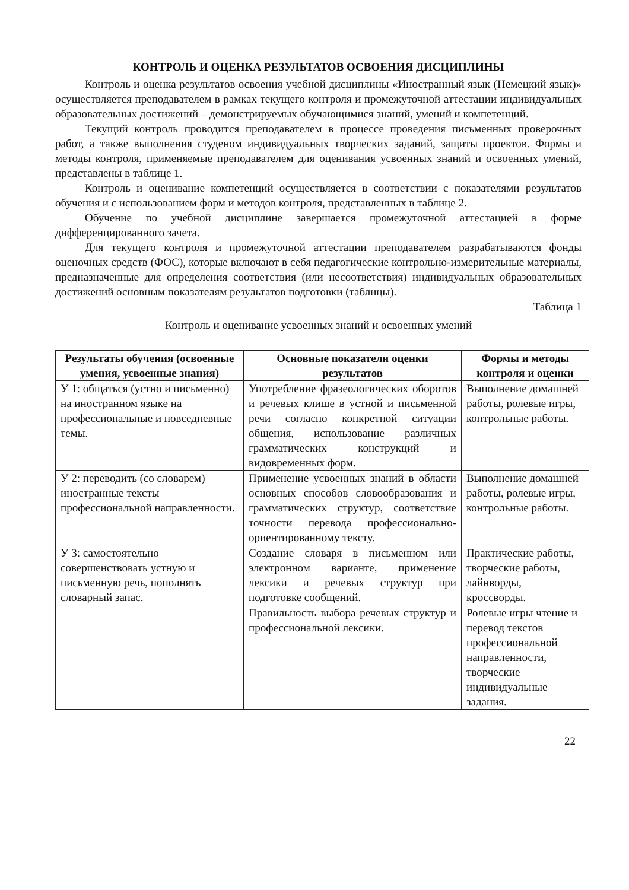КОНТРОЛЬ И ОЦЕНКА РЕЗУЛЬТАТОВ ОСВОЕНИЯ ДИСЦИПЛИНЫ
Контроль и оценка результатов освоения учебной дисциплины «Иностранный язык (Немецкий язык)» осуществляется преподавателем в рамках текущего контроля и промежуточной аттестации индивидуальных образовательных достижений – демонстрируемых обучающимися знаний, умений и компетенций.
Текущий контроль проводится преподавателем в процессе проведения письменных проверочных работ, а также выполнения студеном индивидуальных творческих заданий, защиты проектов. Формы и методы контроля, применяемые преподавателем для оценивания усвоенных знаний и освоенных умений, представлены в таблице 1.
Контроль и оценивание компетенций осуществляется в соответствии с показателями результатов обучения и с использованием форм и методов контроля, представленных в таблице 2.
Обучение по учебной дисциплине завершается промежуточной аттестацией в форме дифференцированного зачета.
Для текущего контроля и промежуточной аттестации преподавателем разрабатываются фонды оценочных средств (ФОС), которые включают в себя педагогические контрольно-измерительные материалы, предназначенные для определения соответствия (или несоответствия) индивидуальных образовательных достижений основным показателям результатов подготовки (таблицы).
Таблица 1
Контроль и оценивание усвоенных знаний и освоенных умений
| Результаты обучения (освоенные умения, усвоенные знания) | Основные показатели оценки результатов | Формы и методы контроля и оценки |
| --- | --- | --- |
| У 1: общаться (устно и письменно) на иностранном языке на профессиональные и повседневные темы. | Употребление фразеологических оборотов и речевых клише в устной и письменной речи согласно конкретной ситуации общения, использование различных грамматических конструкций и видовременных форм. | Выполнение домашней работы, ролевые игры, контрольные работы. |
| У 2: переводить (со словарем) иностранные тексты профессиональной направленности. | Применение усвоенных знаний в области основных способов словообразования и грамматических структур, соответствие точности перевода профессионально-ориентированному тексту. | Выполнение домашней работы, ролевые игры, контрольные работы. |
| У 3: самостоятельно совершенствовать устную и письменную речь, пополнять словарный запас. | Создание словаря в письменном или электронном варианте, применение лексики и речевых структур при подготовке сообщений. | Практические работы, творческие работы, лайнворды, кроссворды. |
| | Правильность выбора речевых структур и профессиональной лексики. | Ролевые игры чтение и перевод текстов профессиональной направленности, творческие индивидуальные задания. |
22